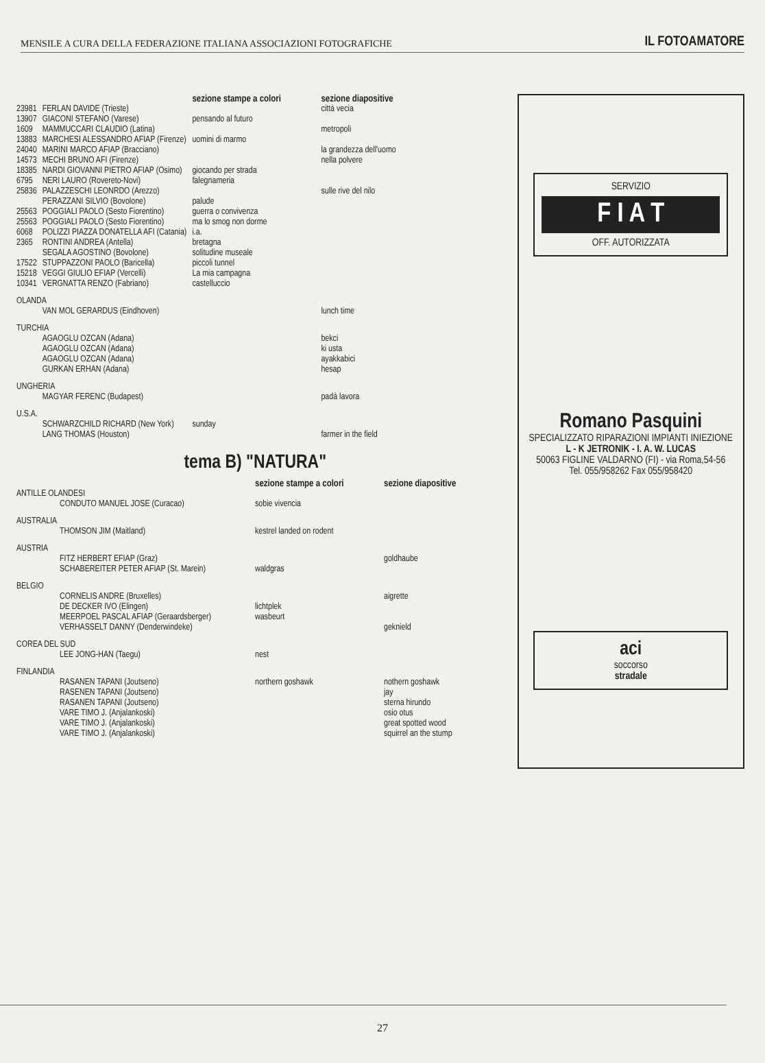MENSILE A CURA DELLA FEDERAZIONE ITALIANA ASSOCIAZIONI FOTOGRAFICHE IL FOTOAMATORE
| | | sezione stampe a colori | sezione diapositive |
| --- | --- | --- | --- |
| 23981 | FERLAN DAVIDE (Trieste) | | città vecia |
| 13907 | GIACONI STEFANO (Varese) | pensando al futuro | |
| 1609 | MAMMUCCARI CLAUDIO (Latina) | | metropoli |
| 13883 | MARCHESI ALESSANDRO AFIAP (Firenze) | uomini di marmo | |
| 24040 | MARINI MARCO AFIAP (Bracciano) | | la grandezza dell'uomo |
| 14573 | MECHI BRUNO AFI (Firenze) | | nella polvere |
| 18385 | NARDI GIOVANNI PIETRO AFIAP (Osimo) | giocando per strada | |
| 6795 | NERI LAURO (Rovereto-Novi) | falegnameria | |
| 25836 | PALAZZESCHI LEONRDO (Arezzo) | | sulle rive del nilo |
| | PERAZZANI SILVIO (Bovolone) | palude | |
| 25563 | POGGIALI PAOLO (Sesto Fiorentino) | guerra o convivenza | |
| 25563 | POGGIALI PAOLO (Sesto Fiorentino) | ma lo smog non dorme | |
| 6068 | POLIZZI PIAZZA DONATELLA AFI (Catania) | i.a. | |
| 2365 | RONTINI ANDREA (Antella) | bretagna | |
| | SEGALA AGOSTINO (Bovolone) | solitudine museale | |
| 17522 | STUPPAZZONI PAOLO (Baricella) | piccoli tunnel | |
| 15218 | VEGGI GIULIO EFIAP (Vercelli) | La mia campagna | |
| 10341 | VERGNATTA RENZO (Fabriano) | castelluccio | |
| OLANDA | | | |
| | VAN MOL GERARDUS (Eindhoven) | | lunch time |
| TURCHIA | | | |
| | AGAOGLU OZCAN (Adana) | | bekci |
| | AGAOGLU OZCAN (Adana) | | ki usta |
| | AGAOGLU OZCAN (Adana) | | ayakkabici |
| | GURKAN ERHAN (Adana) | | hesap |
| UNGHERIA | | | |
| | MAGYAR FERENC (Budapest) | | padà lavora |
| U.S.A. | | | |
| | SCHWARZCHILD RICHARD (New York) | sunday | |
| | LANG THOMAS (Houston) | | farmer in the field |
tema B) "NATURA"
| | | sezione stampe a colori | sezione diapositive |
| --- | --- | --- | --- |
| ANTILLE OLANDESI | | | |
| | CONDUTO MANUEL JOSE (Curacao) | sobie vivencia | |
| AUSTRALIA | | | |
| | THOMSON JIM (Maitland) | kestrel landed on rodent | |
| AUSTRIA | | | |
| | FITZ HERBERT EFIAP (Graz) | | goldhaube |
| | SCHABEREITER PETER AFIAP (St. Marein) | waldgras | |
| BELGIO | | | |
| | CORNELIS ANDRE (Bruxelles) | | aigrette |
| | DE DECKER IVO (Elingen) | lichtplek | |
| | MEERPOEL PASCAL AFIAP (Geraardsberger) | wasbeurt | |
| | VERHASSELT DANNY (Denderwindeke) | | geknield |
| COREA DEL SUD | | | |
| | LEE JONG-HAN (Taegu) | nest | |
| FINLANDIA | | | |
| | RASANEN TAPANI (Joutseno) | northern goshawk | nothern goshawk |
| | RASENEN TAPANI (Joutseno) | | jay |
| | RASANEN TAPANI (Joutseno) | | sterna hirundo |
| | VARE TIMO J. (Anjalankoski) | | osio otus |
| | VARE TIMO J. (Anjalankoski) | | great spotted wood |
| | VARE TIMO J. (Anjalankoski) | | squirrel an the stump |
SERVIZIO
F I A T
OFF. AUTORIZZATA
Romano Pasquini
SPECIALIZZATO RIPARAZIONI IMPIANTI INIEZIONE
L - K JETRONIK - I. A. W. LUCAS
50063 FIGLINE VALDARNO (FI) - via Roma,54-56
Tel. 055/958262 Fax 055/958420
aci
soccorso
stradale
27